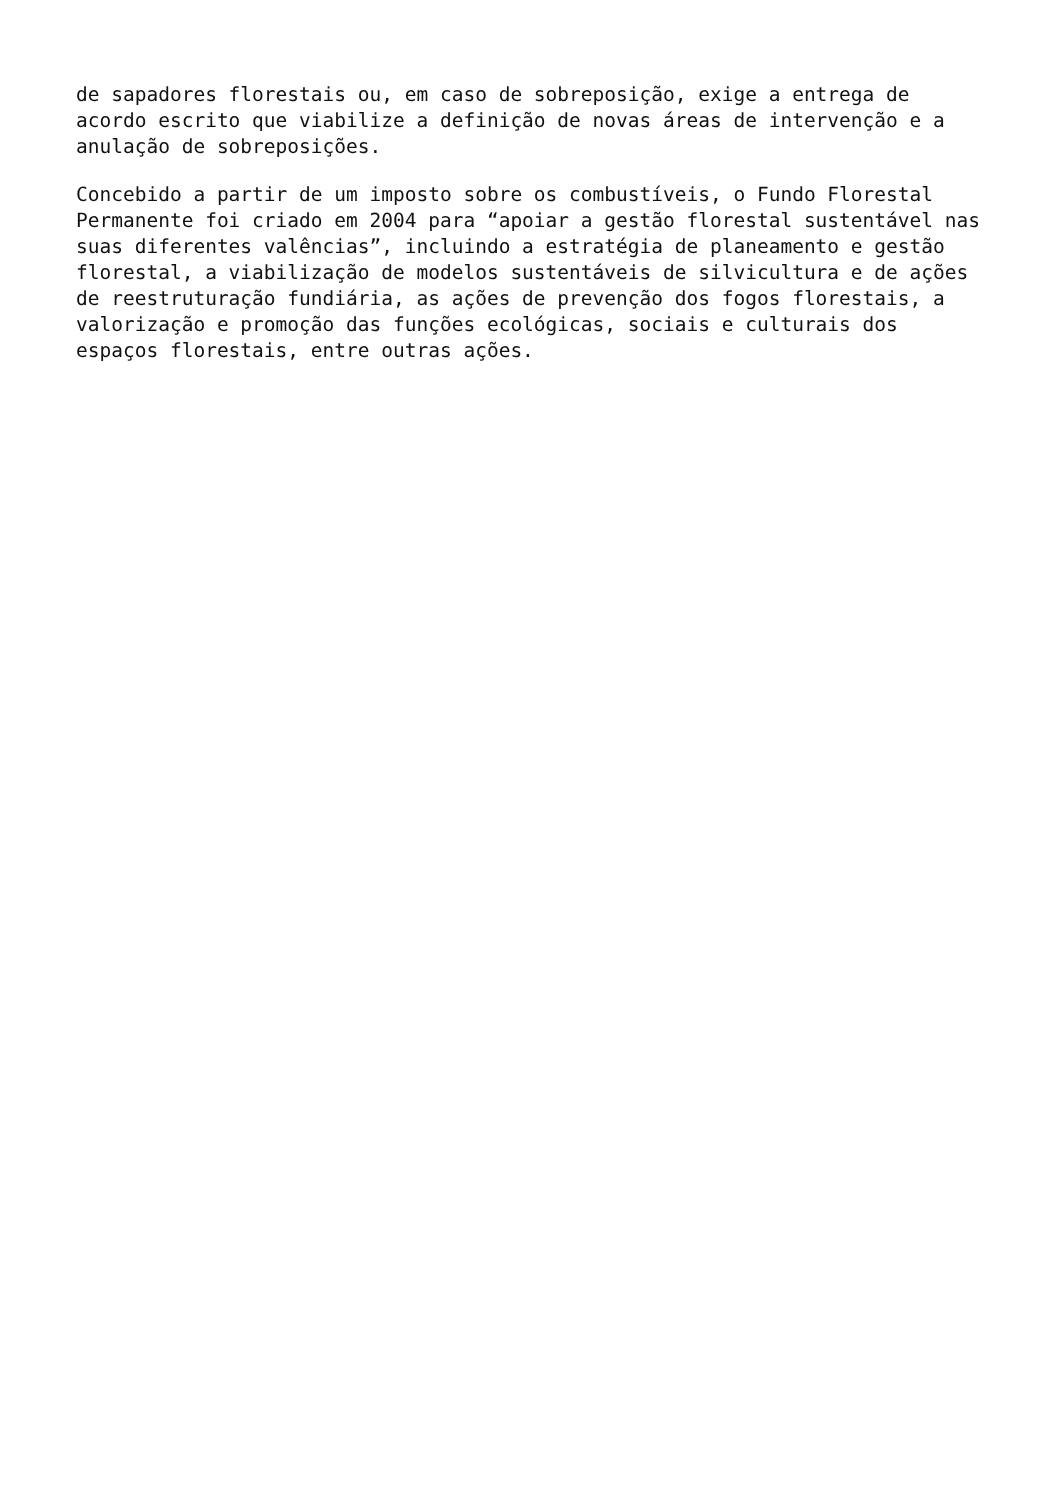de sapadores florestais ou, em caso de sobreposição, exige a entrega de acordo escrito que viabilize a definição de novas áreas de intervenção e a anulação de sobreposições.
Concebido a partir de um imposto sobre os combustíveis, o Fundo Florestal Permanente foi criado em 2004 para “apoiar a gestão florestal sustentável nas suas diferentes valências”, incluindo a estratégia de planeamento e gestão florestal, a viabilização de modelos sustentáveis de silvicultura e de ações de reestruturação fundiária, as ações de prevenção dos fogos florestais, a valorização e promoção das funções ecológicas, sociais e culturais dos espaços florestais, entre outras ações.